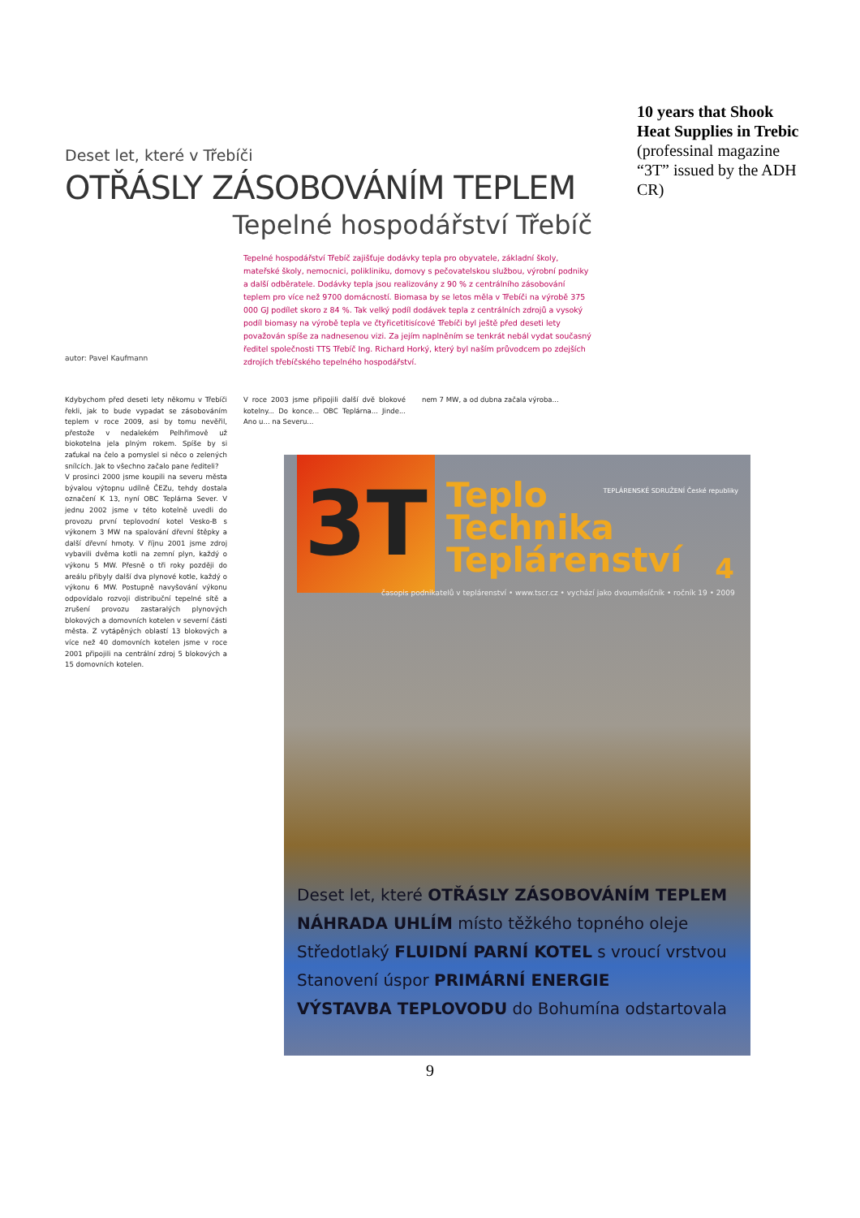Deset let, které v Třebíči
OTŘÁSLY ZÁSOBOVÁNÍM TEPLEM
Tepelné hospodářství Třebíč
Tepelné hospodářství Třebíč zajišťuje dodávky tepla pro obyvatele, základní školy, mateřské školy, nemocnici, polikliniku, domovy s pečovatelskou službou, výrobní podniky a další odběratele. Dodávky tepla jsou realizovány z 90 % z centrálního zásobování teplem pro více než 9700 domácností. Biomasa by se letos měla v Třebíči na výrobě 375 000 GJ podílet skoro z 84 %. Tak velký podíl dodávek tepla z centrálních zdrojů a vysoký podíl biomasy na výrobě tepla ve čtyřicetitisícové Třebíči byl ještě před deseti lety považován spíše za nadnesenou vizi. Za jejím naplněním se tenkrát nebál vydat současný ředitel společnosti TTS Třebíč Ing. Richard Horký, který byl naším průvodcem po zdejších zdrojích třebíčského tepelného hospodářství.
autor: Pavel Kaufmann
Kdybychom před deseti lety někomu v Třebíči řekli, jak to bude vypadat se zásobováním teplem v roce 2009, asi by tomu nevěřil, přestože v nedalekém Pelhřimově už biokotelna jela plným rokem. Spíše by si zaťukal na čelo a pomyslel si něco o zelených snílcích. Jak to všechno začalo pane řediteli?
V prosinci 2000 jsme koupili na severu města bývalou výtopnu udílně ČEZu, tehdy dostala označení K 13, nyní OBC Teplárna Sever. V jednu 2002 jsme v této kotelně uvedli do provozu první teplovodní kotel Vesko-B s výkonem 3 MW na spalování dřevní štěpky a další dřevní hmoty. V říjnu 2001 jsme zdroj vybavili dvěma kotli na zemní plyn, každý o výkonu 5 MW. Přesně o tři roky později do areálu přibyly další dva plynové kotle, každý o výkonu 6 MW. Postupně navyšování výkonu odpovídalo rozvoji distribuční tepelné sítě a zrušení provozu zastaralých plynových blokových a domovních kotelen v severní části města. Z vytápěných oblastí 13 blokových a více než 40 domovních kotelen jsme v roce 2001 připojili na centrální zdroj 5 blokových a 15 domovních kotelen.
V roce 2003 jsme připojili další dvě blokové kotelny... Do konce... OBC Teplárna... Jinde... Ano u... na Severu...
nem 7 MW, a od dubna začala výroba...
10 years that Shook Heat Supplies in Trebic
(professinal magazine “3T” issued by the ADH CR)
3T
Teplo
Technika
Teplárenství
TEPLÁRENSKÉ SDRUŽENÍ České republiky
4
časopis podnikatelů v teplárenství • www.tscr.cz • vychází jako dvouměsíčník • ročník 19 • 2009
Deset let, které OTŘÁSLY ZÁSOBOVÁNÍM TEPLEM
NÁHRADA UHLÍM místo těžkého topného oleje
Středotlaký FLUIDNÍ PARNÍ KOTEL s vroucí vrstvou
Stanovení úspor PRIMÁRNÍ ENERGIE
VÝSTAVBA TEPLOVODU do Bohumína odstartovala
9